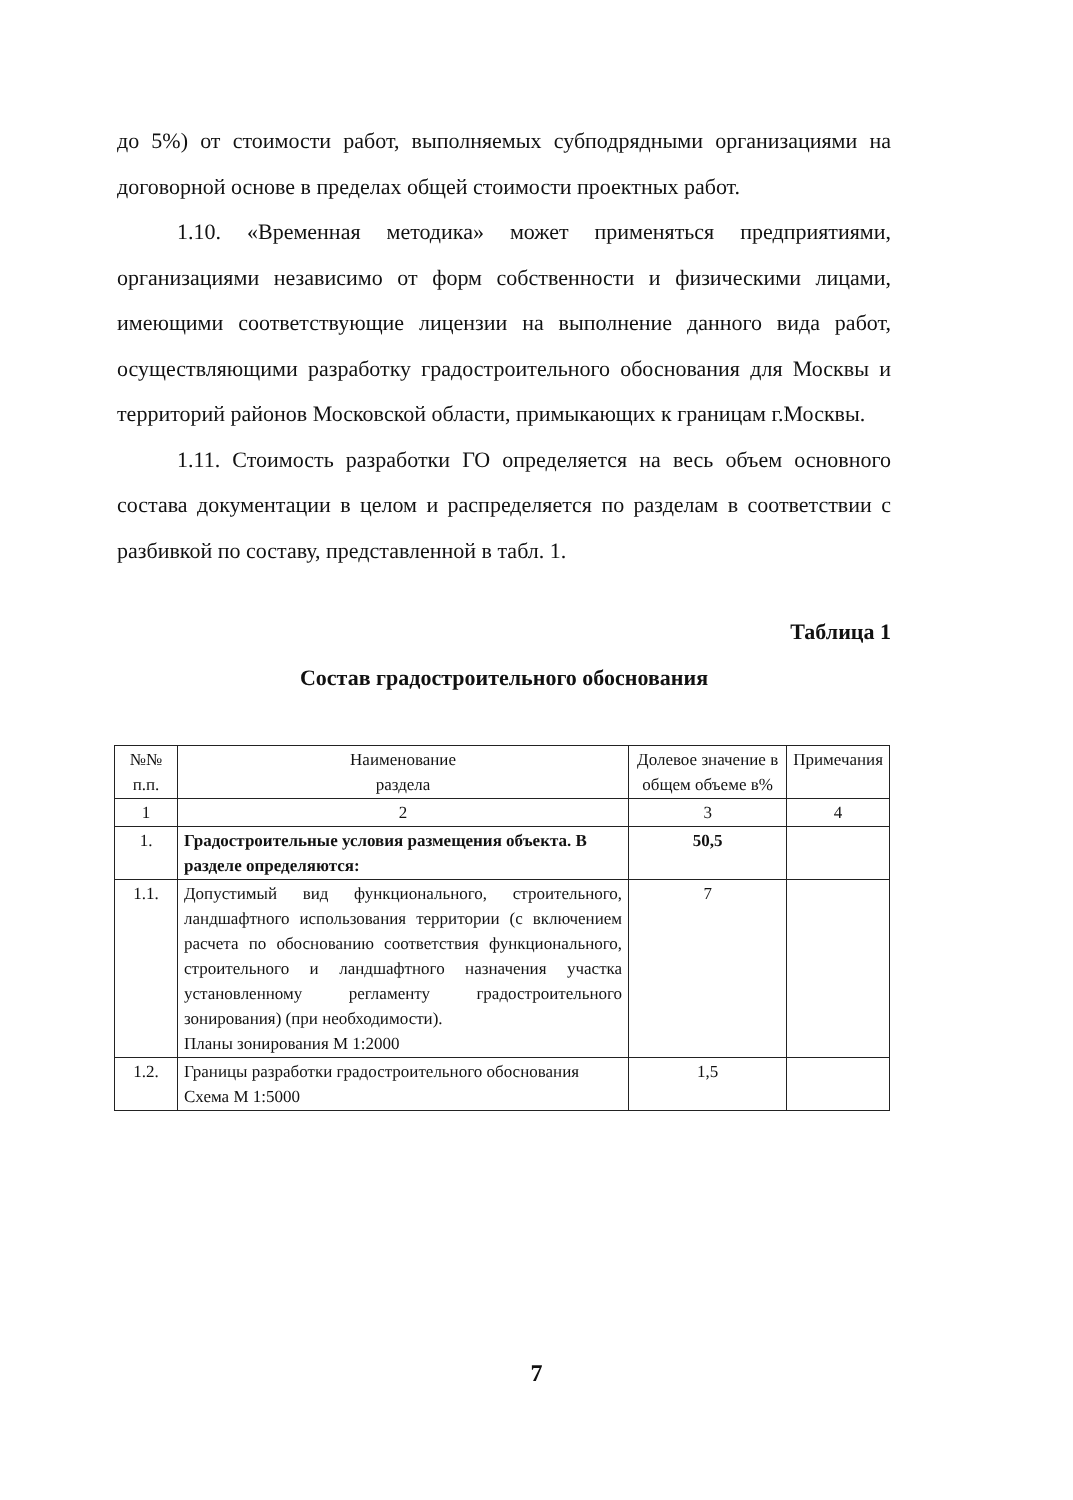до 5%) от стоимости работ, выполняемых субподрядными организациями на договорной основе в пределах общей стоимости проектных работ.
1.10. «Временная методика» может применяться предприятиями, организациями независимо от форм собственности и физическими лицами, имеющими соответствующие лицензии на выполнение данного вида работ, осуществляющими разработку градостроительного обоснования для Москвы и территорий районов Московской области, примыкающих к границам г.Москвы.
1.11. Стоимость разработки ГО определяется на весь объем основного состава документации в целом и распределяется по разделам в соответствии с разбивкой по составу, представленной в табл. 1.
Таблица 1
Состав градостроительного обоснования
| №№ п.п. | Наименование раздела | Долевое значение в общем объеме в% | Примечания |
| 1 | 2 | 3 | 4 |
| 1. | Градостроительные условия размещения объекта. В разделе определяются: | 50,5 | |
| 1.1. | Допустимый вид функционального, строительного, ландшафтного использования территории (с включением расчета по обоснованию соответствия функционального, строительного и ландшафтного назначения участка установленному регламенту градостроительного зонирования) (при необходимости). Планы зонирования М 1:2000 | 7 | |
| 1.2. | Границы разработки градостроительного обоснования Схема М 1:5000 | 1,5 | |
7